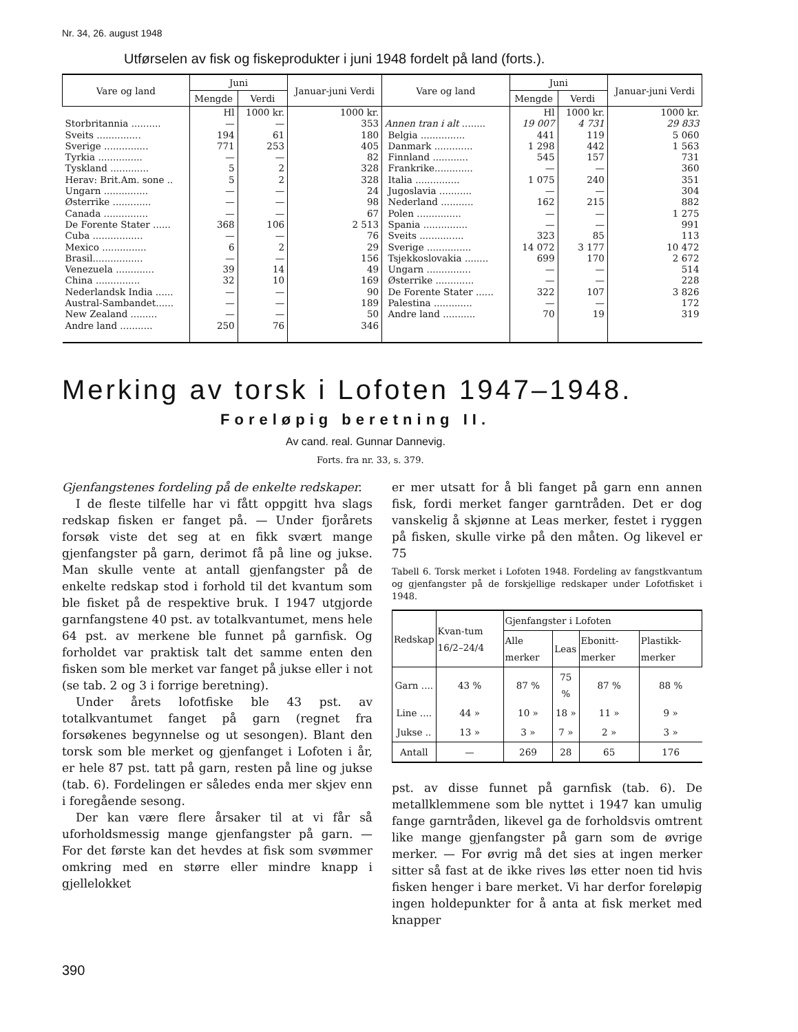Nr. 34, 26. august 1948
Utførselen av fisk og fiskeprodukter i juni 1948 fordelt på land (forts.).
| Vare og land | Juni | | Januar-juni Verdi | Vare og land | Juni | | Januar-juni Verdi |
| --- | --- | --- | --- | --- | --- | --- | --- |
| | Mengde | Verdi | | | Mengde | Verdi | |
| | Hl | 1000 kr. | 1000 kr. | | Hl | 1000 kr. | 1000 kr. |
| Storbritannia .......... Sveits ............... Sverige ............... Tyrkia ............... Tyskland ............. Herav: Brit.Am. sone .. Ungarn ............... Østerrike ............. Canada ............... De Forente Stater ...... Cuba ................. Mexico ............... Brasil................. Venezuela ............. China ............... Nederlandsk India ...... Austral-Sambandet...... New Zealand ......... Andre land ........... | — 194 771 — 5 5 — — — 368 — 6 — 39 32 — — — 250 | — 61 253 — 2 2 — — — 106 — 2 — 14 10 — — — 76 | 353 180 405 82 328 328 24 98 67 2 513 76 29 156 49 169 90 189 50 346 | Annen tran i alt ........ Belgia ............... Danmark ............. Finnland ............ Frankrike............. Italia ............... Jugoslavia ........... Nederland ........... Polen ............... Spania ............... Sveits ............... Sverige ............... Tsjekkoslovakia ........ Ungarn ............... Østerrike ............. De Forente Stater ...... Palestina ............. Andre land ........... | 19 007 441 1 298 545 — 1 075 — 162 — — 323 14 072 699 — — 322 — 70 | 4 731 119 442 157 — 240 — 215 — — 85 3 177 170 — — 107 — 19 | 29 833 5 060 1 563 731 360 351 304 882 1 275 991 113 10 472 2 672 514 228 3 826 172 319 |
Merking av torsk i Lofoten 1947–1948.
Foreløpig beretning II.
Av cand. real. Gunnar Dannevig.
Forts. fra nr. 33, s. 379.
Gjenfangstenes fordeling på de enkelte redskaper.
I de fleste tilfelle har vi fått oppgitt hva slags redskap fisken er fanget på. — Under fjorårets forsøk viste det seg at en fikk svært mange gjenfangster på garn, derimot få på line og jukse. Man skulle vente at antall gjenfangster på de enkelte redskap stod i forhold til det kvantum som ble fisket på de respektive bruk. I 1947 utgjorde garnfangstene 40 pst. av totalkvantumet, mens hele 64 pst. av merkene ble funnet på garnfisk. Og forholdet var praktisk talt det samme enten den fisken som ble merket var fanget på jukse eller i not (se tab. 2 og 3 i forrige beretning).
Under årets lofotfiske ble 43 pst. av totalkvantumet fanget på garn (regnet fra forsøkenes begynnelse og ut sesongen). Blant den torsk som ble merket og gjenfanget i Lofoten i år, er hele 87 pst. tatt på garn, resten på line og jukse (tab. 6). Fordelingen er således enda mer skjev enn i foregående sesong.
Der kan være flere årsaker til at vi får så uforholdsmessig mange gjenfangster på garn. — For det første kan det hevdes at fisk som svømmer omkring med en større eller mindre knapp i gjellelokket
er mer utsatt for å bli fanget på garn enn annen fisk, fordi merket fanger garntråden. Det er dog vanskelig å skjønne at Leas merker, festet i ryggen på fisken, skulle virke på den måten. Og likevel er 75
Tabell 6. Torsk merket i Lofoten 1948. Fordeling av fangstkvantum og gjenfangster på de forskjellige redskaper under Lofotfisket i 1948.
| Redskap | Kvan-tum 16/2–24/4 | Gjenfangster i Lofoten | | | |
| --- | --- | --- | --- | --- | --- |
| | | Alle merker | Leas | Ebonitt-merker | Plastikk-merker |
| Garn .... | 43 % | 87 % | 75 % | 87 % | 88 % |
| Line .... | 44 » | 10 » | 18 » | 11 » | 9 » |
| Jukse .. | 13 » | 3 » | 7 » | 2 » | 3 » |
| Antall | — | 269 | 28 | 65 | 176 |
pst. av disse funnet på garnfisk (tab. 6). De metallklemmene som ble nyttet i 1947 kan umulig fange garntråden, likevel ga de forholdsvis omtrent like mange gjenfangster på garn som de øvrige merker. — For øvrig må det sies at ingen merker sitter så fast at de ikke rives løs etter noen tid hvis fisken henger i bare merket. Vi har derfor foreløpig ingen holdepunkter for å anta at fisk merket med knapper
390